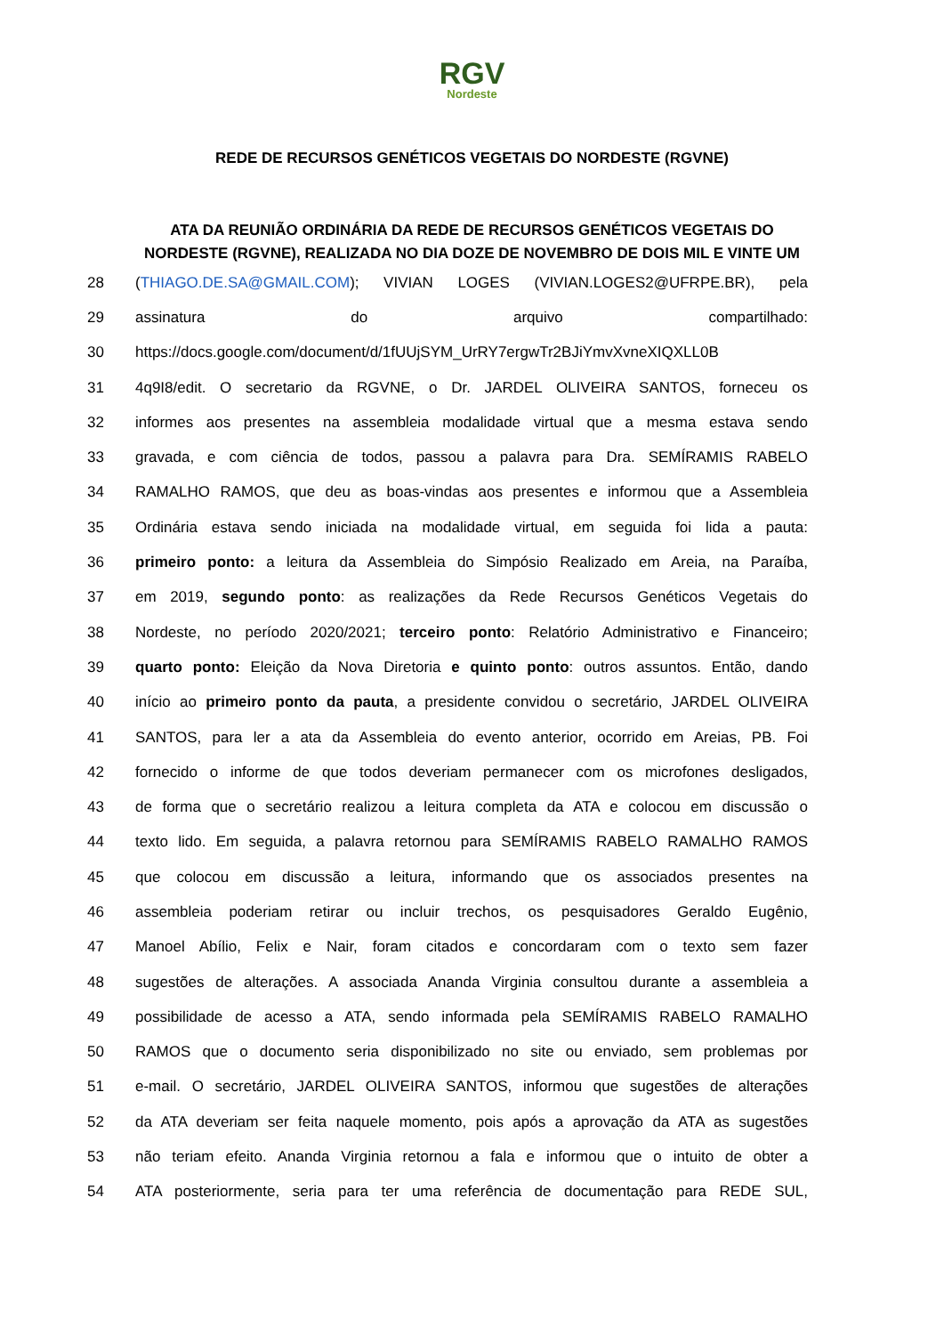RGV Nordeste
REDE DE RECURSOS GENÉTICOS VEGETAIS DO NORDESTE (RGVNE)
ATA DA REUNIÃO ORDINÁRIA DA REDE DE RECURSOS GENÉTICOS VEGETAIS DO NORDESTE (RGVNE), REALIZADA NO DIA DOZE DE NOVEMBRO DE DOIS MIL E VINTE UM
28 (THIAGO.DE.SA@GMAIL.COM); VIVIAN LOGES (VIVIAN.LOGES2@UFRPE.BR), pela
29 assinatura do arquivo compartilhado:
30 https://docs.google.com/document/d/1fUUjSYM_UrRY7ergwTr2BJiYmvXvneXIQXLL0B
31 4q9I8/edit. O secretario da RGVNE, o Dr. JARDEL OLIVEIRA SANTOS, forneceu os
32 informes aos presentes na assembleia modalidade virtual que a mesma estava sendo
33 gravada, e com ciência de todos, passou a palavra para Dra. SEMÍRAMIS RABELO
34 RAMALHO RAMOS, que deu as boas-vindas aos presentes e informou que a Assembleia
35 Ordinária estava sendo iniciada na modalidade virtual, em seguida foi lida a pauta:
36 primeiro ponto: a leitura da Assembleia do Simpósio Realizado em Areia, na Paraíba,
37 em 2019, segundo ponto: as realizações da Rede Recursos Genéticos Vegetais do
38 Nordeste, no período 2020/2021; terceiro ponto: Relatório Administrativo e Financeiro;
39 quarto ponto: Eleição da Nova Diretoria e quinto ponto: outros assuntos. Então, dando
40 início ao primeiro ponto da pauta, a presidente convidou o secretário, JARDEL OLIVEIRA
41 SANTOS, para ler a ata da Assembleia do evento anterior, ocorrido em Areias, PB. Foi
42 fornecido o informe de que todos deveriam permanecer com os microfones desligados,
43 de forma que o secretário realizou a leitura completa da ATA e colocou em discussão o
44 texto lido. Em seguida, a palavra retornou para SEMÍRAMIS RABELO RAMALHO RAMOS
45 que colocou em discussão a leitura, informando que os associados presentes na
46 assembleia poderiam retirar ou incluir trechos, os pesquisadores Geraldo Eugênio,
47 Manoel Abílio, Felix e Nair, foram citados e concordaram com o texto sem fazer
48 sugestões de alterações. A associada Ananda Virginia consultou durante a assembleia a
49 possibilidade de acesso a ATA, sendo informada pela SEMÍRAMIS RABELO RAMALHO
50 RAMOS que o documento seria disponibilizado no site ou enviado, sem problemas por
51 e-mail. O secretário, JARDEL OLIVEIRA SANTOS, informou que sugestões de alterações
52 da ATA deveriam ser feita naquele momento, pois após a aprovação da ATA as sugestões
53 não teriam efeito. Ananda Virginia retornou a fala e informou que o intuito de obter a
54 ATA posteriormente, seria para ter uma referência de documentação para REDE SUL,